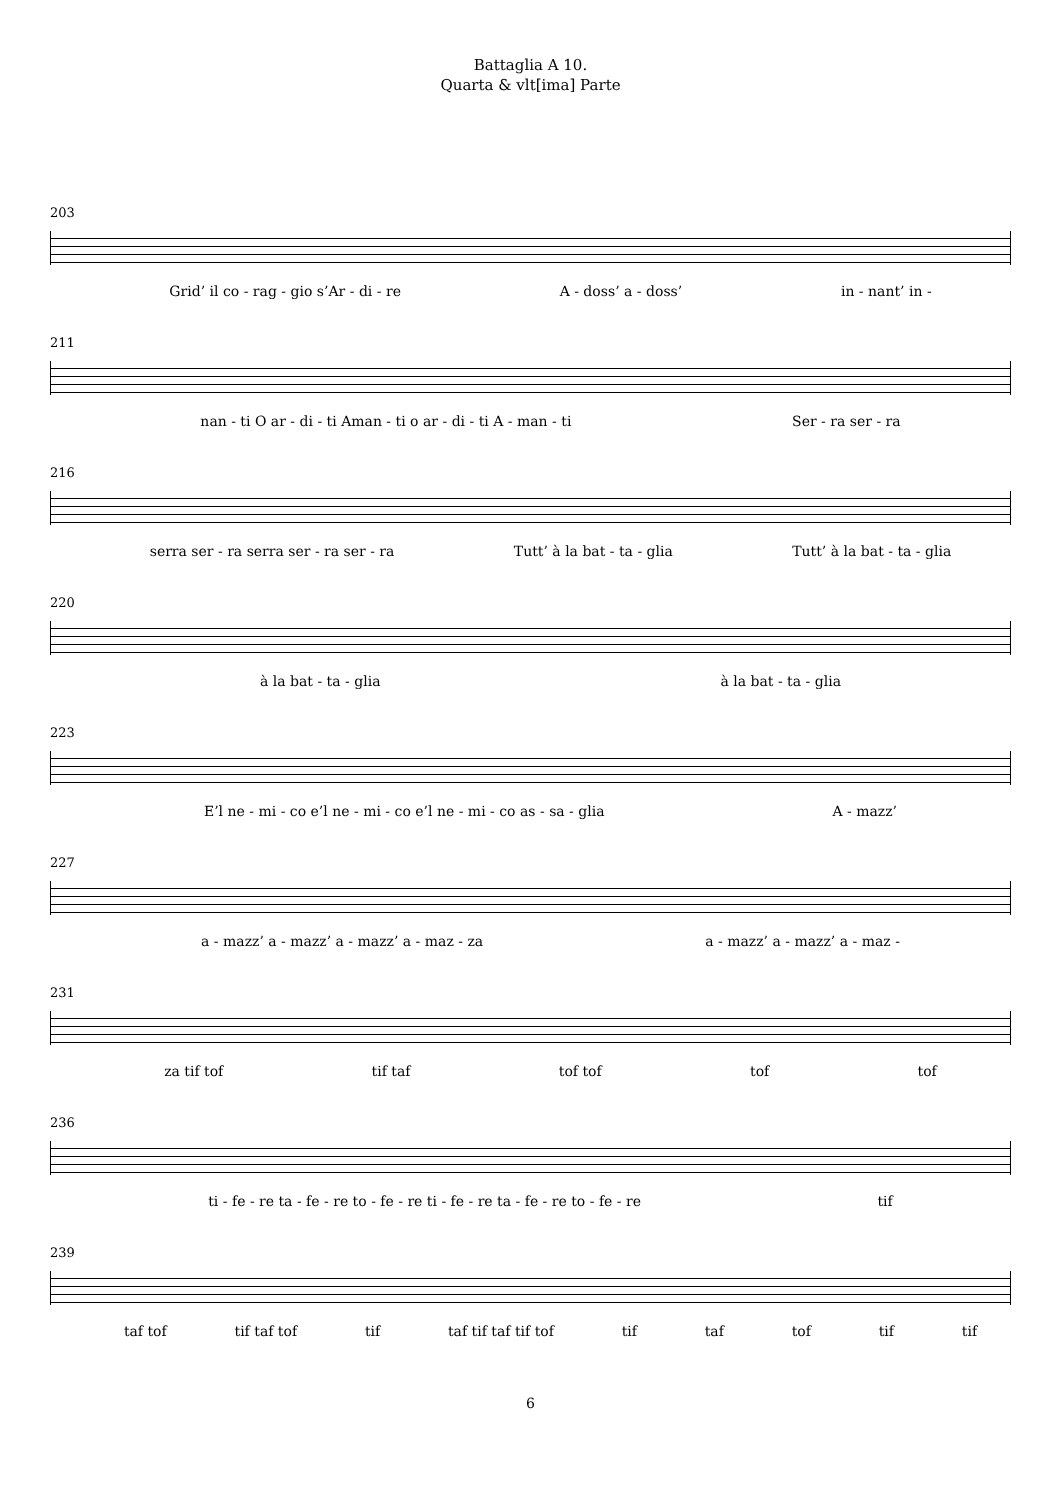Battaglia A 10.
Quarta & vlt[ima] Parte
203
Grid’ il co - rag - gio s’Ar - di - re A - doss’ a - doss’ in - nant’ in -
211
nan - ti O ar - di - ti Aman - ti o ar - di - ti A - man - ti Ser - ra ser - ra
216
serra ser - ra serra ser - ra ser - ra Tutt’ à la bat - ta - glia Tutt’ à la bat - ta - glia
220
à la bat - ta - glia à la bat - ta - glia
223
E’l ne - mi - co e’l ne - mi - co e’l ne - mi - co as - sa - glia A - mazz’
227
a - mazz’ a - mazz’ a - mazz’ a - maz - za a - mazz’ a - mazz’ a - maz -
231
za tif tof tif taf tof tof tof tof
236
ti - fe - re ta - fe - re to - fe - re ti - fe - re ta - fe - re to - fe - re tif
239
taf tof tif taf tof tif taf tif taf tif tof tif taf tof tif tif
6